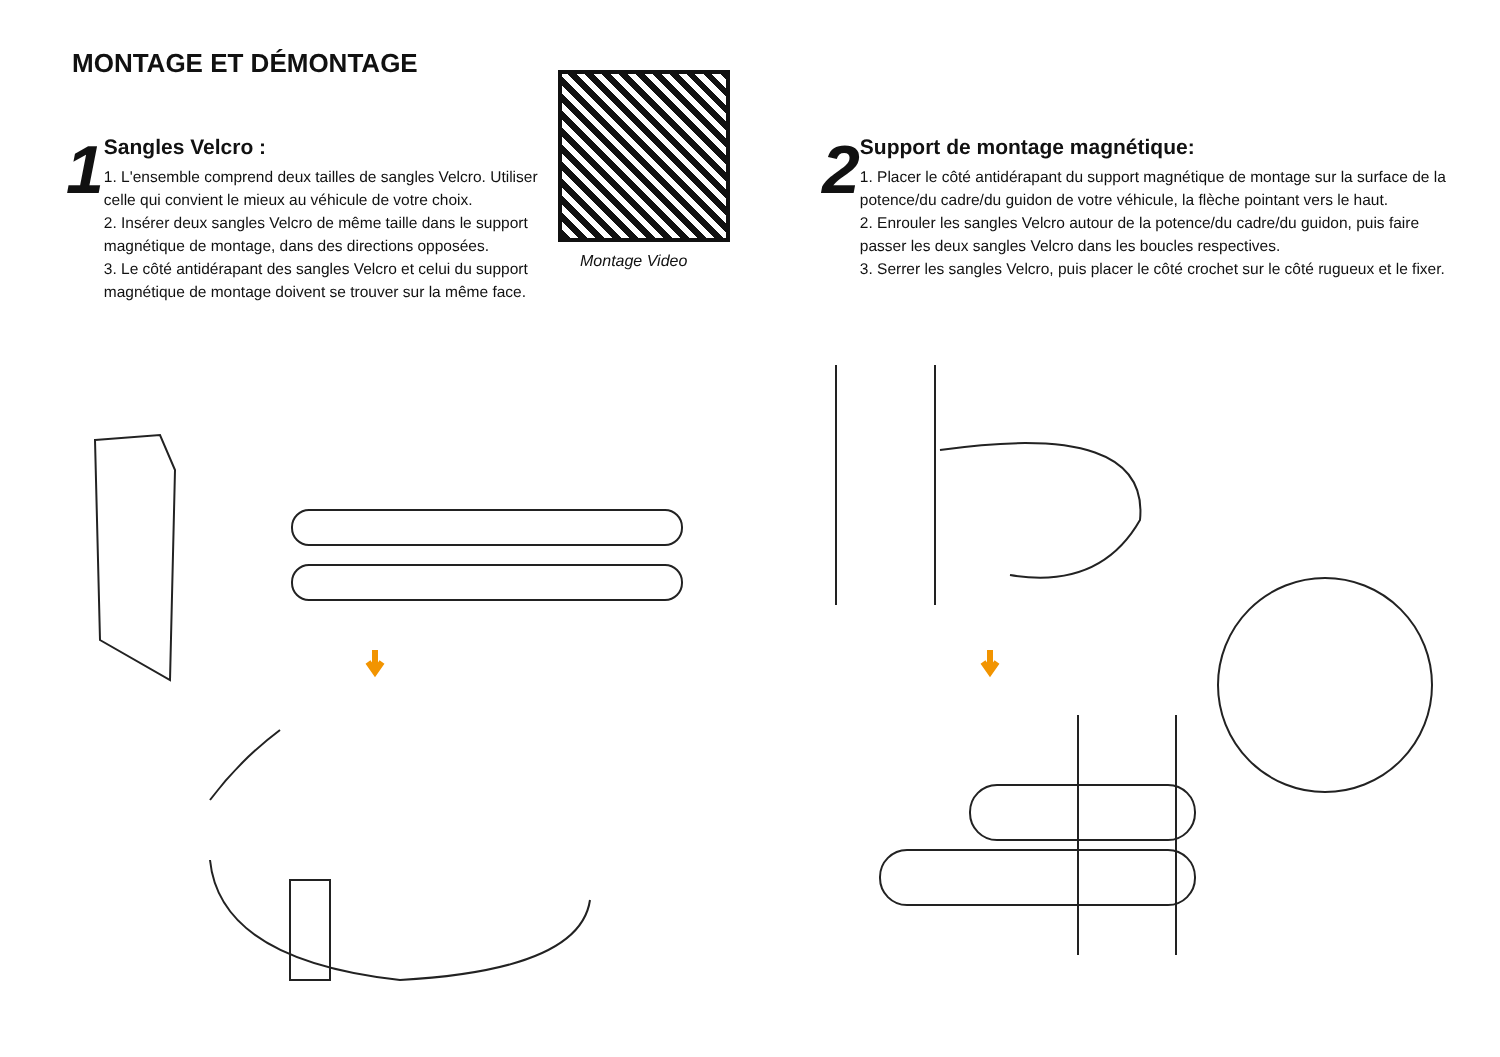MONTAGE ET DÉMONTAGE
1
Sangles Velcro :
1. L'ensemble comprend deux tailles de sangles Velcro. Utiliser celle qui convient le mieux au véhicule de votre choix.
2. Insérer deux sangles Velcro de même taille dans le support magnétique de montage, dans des directions opposées.
3. Le côté antidérapant des sangles Velcro et celui du support magnétique de montage doivent se trouver sur la même face.
Montage Video
2
Support de montage magnétique:
1. Placer le côté antidérapant du support magnétique de montage sur la surface de la potence/du cadre/du guidon de votre véhicule, la flèche pointant vers le haut.
2. Enrouler les sangles Velcro autour de la potence/du cadre/du guidon, puis faire passer les deux sangles Velcro dans les boucles respectives.
3. Serrer les sangles Velcro, puis placer le côté crochet sur le côté rugueux et le fixer.